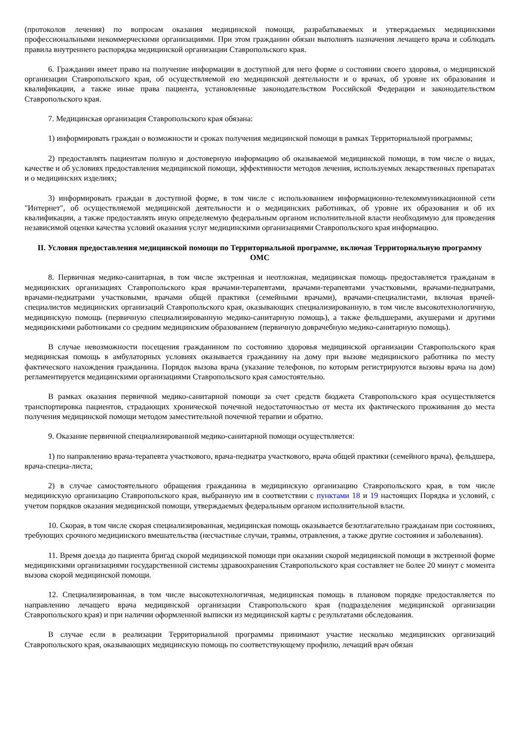(протоколов лечения) по вопросам оказания медицинской помощи, разрабатываемых и утверждаемых медицинскими профессиональными некоммерческими организациями. При этом гражданин обязан выполнять назначения лечащего врача и соблюдать правила внутреннего распорядка медицинской организации Ставропольского края.
6. Гражданин имеет право на получение информации в доступной для него форме о состоянии своего здоровья, о медицинской организации Ставропольского края, об осуществляемой ею медицинской деятельности и о врачах, об уровне их образования и квалификации, а также иные права пациента, установленные законодательством Российской Федерации и законодательством Ставропольского края.
7. Медицинская организация Ставропольского края обязана:
1) информировать граждан о возможности и сроках получения медицинской помощи в рамках Территориальной программы;
2) предоставлять пациентам полную и достоверную информацию об оказываемой медицинской помощи, в том числе о видах, качестве и об условиях предоставления медицинской помощи, эффективности методов лечения, используемых лекарственных препаратах и о медицинских изделиях;
3) информировать граждан в доступной форме, в том числе с использованием информационно-телекоммуникационной сети "Интернет", об осуществляемой медицинской деятельности и о медицинских работниках, об уровне их образования и об их квалификации, а также предоставлять иную определяемую федеральным органом исполнительной власти необходимую для проведения независимой оценки качества условий оказания услуг медицинскими организациями Ставропольского края информацию.
II. Условия предоставления медицинской помощи по Территориальной программе, включая Территориальную программу ОМС
8. Первичная медико-санитарная, в том числе экстренная и неотложная, медицинская помощь предоставляется гражданам в медицинских организациях Ставропольского края врачами-терапевтами, врачами-терапевтами участковыми, врачами-педиатрами, врачами-педиатрами участковыми, врачами общей практики (семейными врачами), врачами-специалистами, включая врачей-специалистов медицинских организаций Ставропольского края, оказывающих специализированную, в том числе высокотехнологичную, медицинскую помощь (первичную специализированную медико-санитарную помощь), а также фельдшерами, акушерами и другими медицинскими работниками со средним медицинским образованием (первичную доврачебную медико-санитарную помощь).
В случае невозможности посещения гражданином по состоянию здоровья медицинской организации Ставропольского края медицинская помощь в амбулаторных условиях оказывается гражданину на дому при вызове медицинского работника по месту фактического нахождения гражданина. Порядок вызова врача (указание телефонов, по которым регистрируются вызовы врача на дом) регламентируется медицинскими организациями Ставропольского края самостоятельно.
В рамках оказания первичной медико-санитарной помощи за счет средств бюджета Ставропольского края осуществляется транспортировка пациентов, страдающих хронической почечной недостаточностью от места их фактического проживания до места получения медицинской помощи методом заместительной почечной терапии и обратно.
9. Оказание первичной специализированной медико-санитарной помощи осуществляется:
1) по направлению врача-терапевта участкового, врача-педиатра участкового, врача общей практики (семейного врача), фельдшера, врача-специа-листа;
2) в случае самостоятельного обращения гражданина в медицинскую организацию Ставропольского края, в том числе медицинскую организацию Ставропольского края, выбранную им в соответствии с пунктами 18 и 19 настоящих Порядка и условий, с учетом порядков оказания медицинской помощи, утверждаемых федеральным органом исполнительной власти.
10. Скорая, в том числе скорая специализированная, медицинская помощь оказывается безотлагательно гражданам при состояниях, требующих срочного медицинского вмешательства (несчастные случаи, травмы, отравления, а также другие состояния и заболевания).
11. Время доезда до пациента бригад скорой медицинской помощи при оказании скорой медицинской помощи в экстренной форме медицинскими организациями государственной системы здравоохранения Ставропольского края составляет не более 20 минут с момента вызова скорой медицинской помощи.
12. Специализированная, в том числе высокотехнологичная, медицинская помощь в плановом порядке предоставляется по направлению лечащего врача медицинской организации Ставропольского края (подразделения медицинской организации Ставропольского края) и при наличии оформленной выписки из медицинской карты с результатами обследования.
В случае если в реализации Территориальной программы принимают участие несколько медицинских организаций Ставропольского края, оказывающих медицинскую помощь по соответствующему профилю, лечащий врач обязан